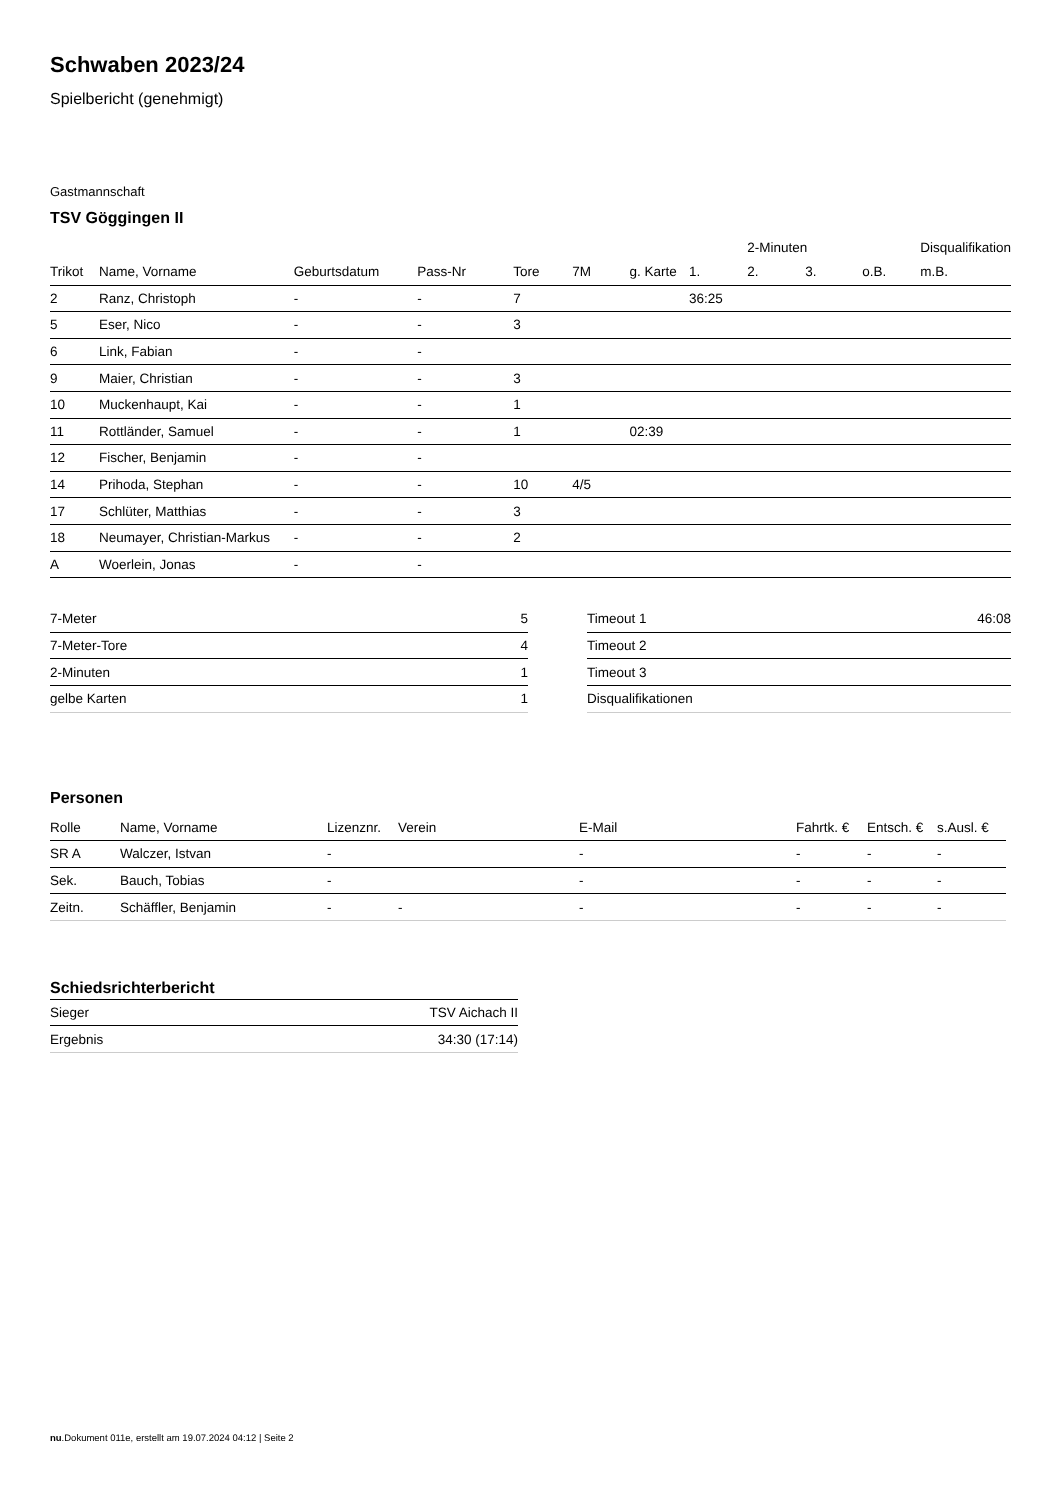Schwaben 2023/24
Spielbericht (genehmigt)
Gastmannschaft
TSV Göggingen II
| | | | | | | | | 2-Minuten | | | Disqualifikation |
| Trikot | Name, Vorname | Geburtsdatum | Pass-Nr | Tore | 7M | g. Karte | 1. | 2. | 3. | o.B. | m.B. |
| 2 | Ranz, Christoph | - | - | 7 | | | 36:25 | | | | |
| 5 | Eser, Nico | - | - | 3 | | | | | | | |
| 6 | Link, Fabian | - | - | | | | | | | | |
| 9 | Maier, Christian | - | - | 3 | | | | | | | |
| 10 | Muckenhaupt, Kai | - | - | 1 | | | | | | | |
| 11 | Rottländer, Samuel | - | - | 1 | | 02:39 | | | | | |
| 12 | Fischer, Benjamin | - | - | | | | | | | | |
| 14 | Prihoda, Stephan | - | - | 10 | 4/5 | | | | | | |
| 17 | Schlüter, Matthias | - | - | 3 | | | | | | | |
| 18 | Neumayer, Christian-Markus | - | - | 2 | | | | | | | |
| A | Woerlein, Jonas | - | - | | | | | | | | |
| 7-Meter | 5 |
| 7-Meter-Tore | 4 |
| 2-Minuten | 1 |
| gelbe Karten | 1 |
| Timeout 1 | 46:08 |
| Timeout 2 | |
| Timeout 3 | |
| Disqualifikationen | |
Personen
| Rolle | Name, Vorname | Lizenznr. | Verein | E-Mail | Fahrtk. € | Entsch. € | s.Ausl. € |
| --- | --- | --- | --- | --- | --- | --- | --- |
| SR A | Walczer, Istvan | - | | - | - | - | - |
| Sek. | Bauch, Tobias | - | | - | - | - | - |
| Zeitn. | Schäffler, Benjamin | - | - | - | - | - | - |
Schiedsrichterbericht
| Sieger | TSV Aichach II |
| Ergebnis | 34:30 (17:14) |
nu.Dokument 011e, erstellt am 19.07.2024 04:12 | Seite 2